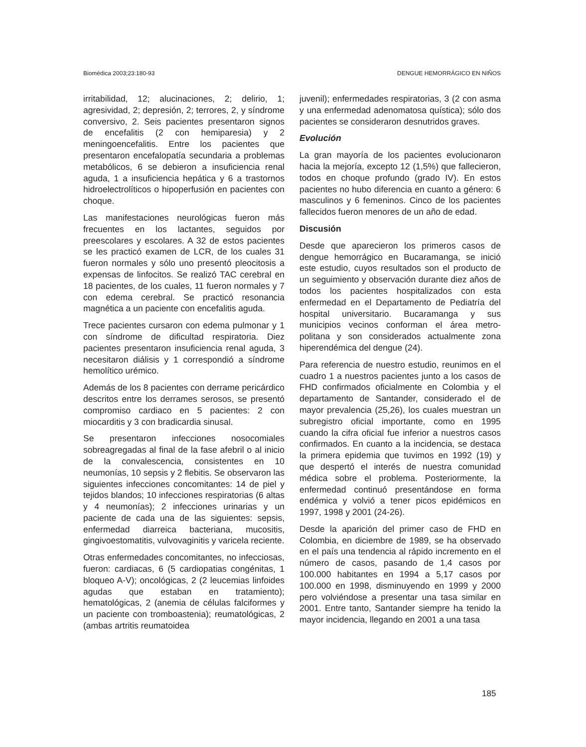Biomédica 2003;23:180-93 DENGUE HEMORRÁGICO EN NIÑOS
irritabilidad, 12; alucinaciones, 2; delirio, 1; agresividad, 2; depresión, 2; terrores, 2, y síndrome conversivo, 2. Seis pacientes presentaron signos de encefalitis (2 con hemiparesia) y 2 meningoencefalitis. Entre los pacientes que presentaron encefalopatía secundaria a problemas metabólicos, 6 se debieron a insuficiencia renal aguda, 1 a insuficiencia hepática y 6 a trastornos hidroelectrolíticos o hipoperfusión en pacientes con choque.
Las manifestaciones neurológicas fueron más frecuentes en los lactantes, seguidos por preescolares y escolares. A 32 de estos pacientes se les practicó examen de LCR, de los cuales 31 fueron normales y sólo uno presentó pleocitosis a expensas de linfocitos. Se realizó TAC cerebral en 18 pacientes, de los cuales, 11 fueron normales y 7 con edema cerebral. Se practicó resonancia magnética a un paciente con encefalitis aguda.
Trece pacientes cursaron con edema pulmonar y 1 con síndrome de dificultad respiratoria. Diez pacientes presentaron insuficiencia renal aguda, 3 necesitaron diálisis y 1 correspondió a síndrome hemolítico urémico.
Además de los 8 pacientes con derrame pericárdico descritos entre los derrames serosos, se presentó compromiso cardiaco en 5 pacientes: 2 con miocarditis y 3 con bradicardia sinusal.
Se presentaron infecciones nosocomiales sobreagregadas al final de la fase afebril o al inicio de la convalescencia, consistentes en 10 neumonías, 10 sepsis y 2 flebitis. Se observaron las siguientes infecciones concomitantes: 14 de piel y tejidos blandos; 10 infecciones respiratorias (6 altas y 4 neumonías); 2 infecciones urinarias y un paciente de cada una de las siguientes: sepsis, enfermedad diarreica bacteriana, mucositis, gingivoestomatitis, vulvovaginitis y varicela reciente.
Otras enfermedades concomitantes, no infecciosas, fueron: cardiacas, 6 (5 cardiopatias congénitas, 1 bloqueo A-V); oncológicas, 2 (2 leucemias linfoides agudas que estaban en tratamiento); hematológicas, 2 (anemia de células falciformes y un paciente con tromboastenia); reumatológicas, 2 (ambas artritis reumatoidea
juvenil); enfermedades respiratorias, 3 (2 con asma y una enfermedad adenomatosa quística); sólo dos pacientes se consideraron desnutridos graves.
Evolución
La gran mayoría de los pacientes evolucionaron hacia la mejoría, excepto 12 (1,5%) que fallecieron, todos en choque profundo (grado IV). En estos pacientes no hubo diferencia en cuanto a género: 6 masculinos y 6 femeninos. Cinco de los pacientes fallecidos fueron menores de un año de edad.
Discusión
Desde que aparecieron los primeros casos de dengue hemorrágico en Bucaramanga, se inició este estudio, cuyos resultados son el producto de un seguimiento y observación durante diez años de todos los pacientes hospitalizados con esta enfermedad en el Departamento de Pediatría del hospital universitario. Bucaramanga y sus municipios vecinos conforman el área metro-politana y son considerados actualmente zona hiperendémica del dengue (24).
Para referencia de nuestro estudio, reunimos en el cuadro 1 a nuestros pacientes junto a los casos de FHD confirmados oficialmente en Colombia y el departamento de Santander, considerado el de mayor prevalencia (25,26), los cuales muestran un subregistro oficial importante, como en 1995 cuando la cifra oficial fue inferior a nuestros casos confirmados. En cuanto a la incidencia, se destaca la primera epidemia que tuvimos en 1992 (19) y que despertó el interés de nuestra comunidad médica sobre el problema. Posteriormente, la enfermedad continuó presentándose en forma endémica y volvió a tener picos epidémicos en 1997, 1998 y 2001 (24-26).
Desde la aparición del primer caso de FHD en Colombia, en diciembre de 1989, se ha observado en el país una tendencia al rápido incremento en el número de casos, pasando de 1,4 casos por 100.000 habitantes en 1994 a 5,17 casos por 100.000 en 1998, disminuyendo en 1999 y 2000 pero volviéndose a presentar una tasa similar en 2001. Entre tanto, Santander siempre ha tenido la mayor incidencia, llegando en 2001 a una tasa
185